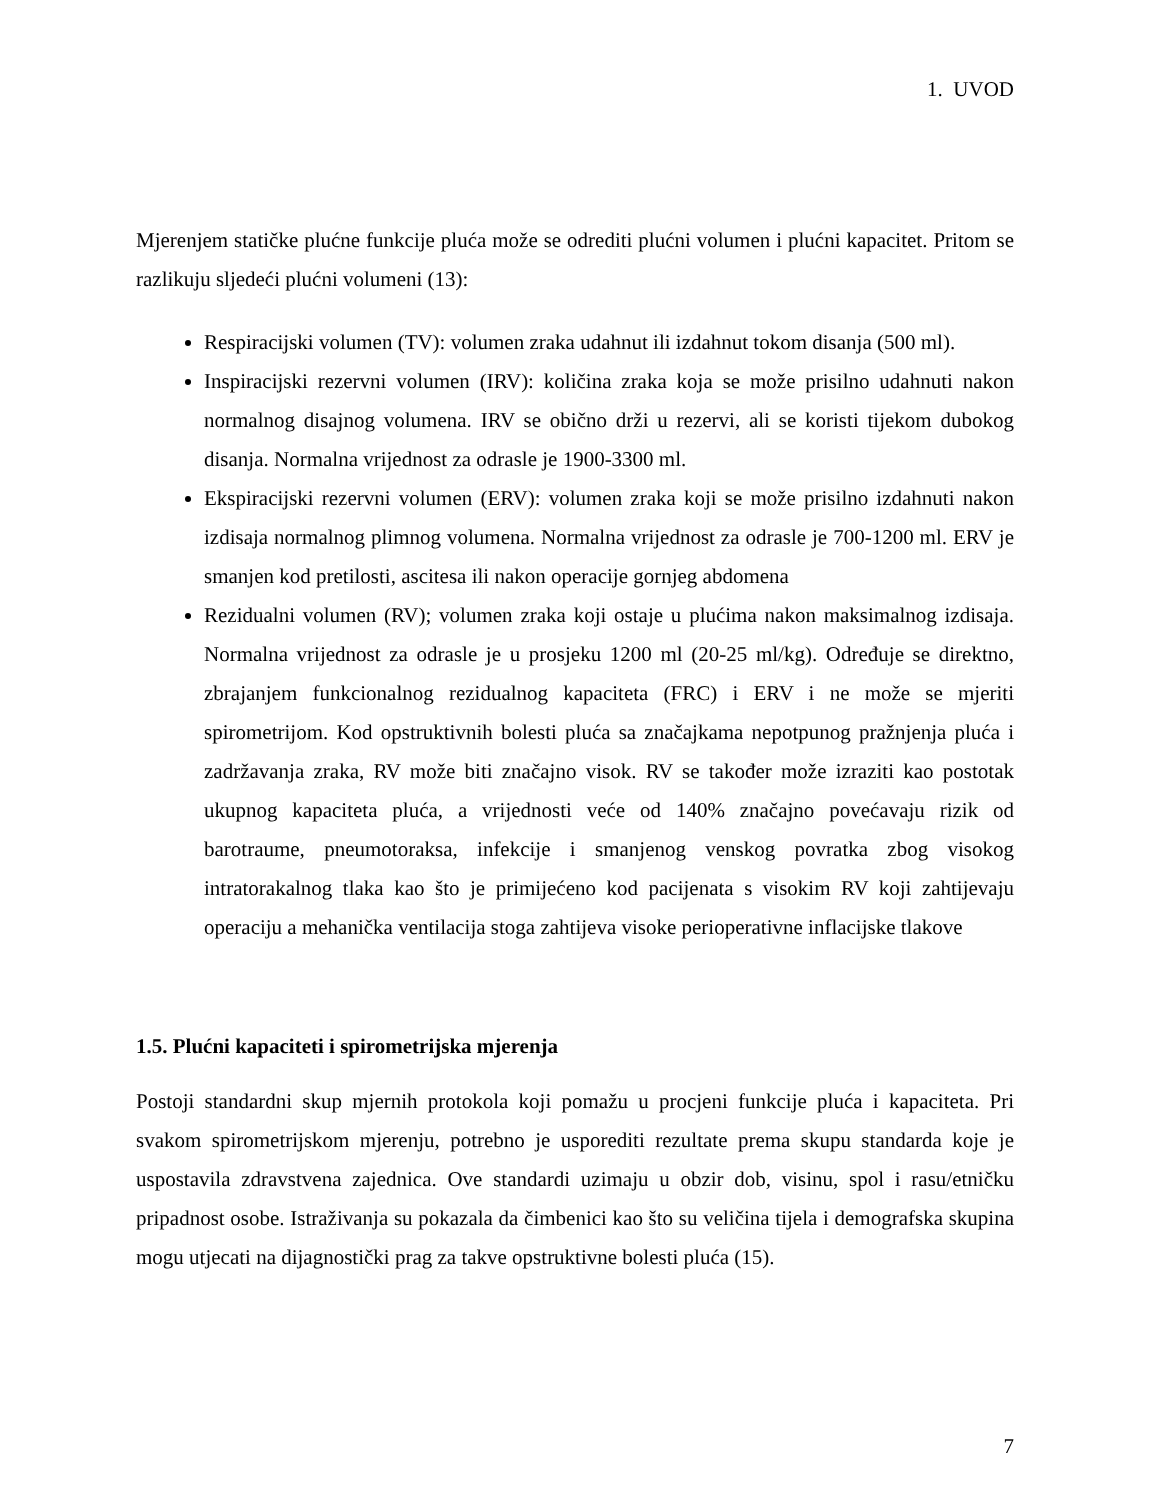1. UVOD
Mjerenjem statičke plućne funkcije pluća može se odrediti plućni volumen i plućni kapacitet. Pritom se razlikuju sljedeći plućni volumeni (13):
Respiracijski volumen (TV): volumen zraka udahnut ili izdahnut tokom disanja (500 ml).
Inspiracijski rezervni volumen (IRV): količina zraka koja se može prisilno udahnuti nakon normalnog disajnog volumena. IRV se obično drži u rezervi, ali se koristi tijekom dubokog disanja. Normalna vrijednost za odrasle je 1900-3300 ml.
Ekspiracijski rezervni volumen (ERV): volumen zraka koji se može prisilno izdahnuti nakon izdisaja normalnog plimnog volumena. Normalna vrijednost za odrasle je 700-1200 ml. ERV je smanjen kod pretilosti, ascitesa ili nakon operacije gornjeg abdomena
Rezidualni volumen (RV); volumen zraka koji ostaje u plućima nakon maksimalnog izdisaja. Normalna vrijednost za odrasle je u prosjeku 1200 ml (20-25 ml/kg). Određuje se direktno, zbrajanjem funkcionalnog rezidualnog kapaciteta (FRC) i ERV i ne može se mjeriti spirometrijom. Kod opstruktivnih bolesti pluća sa značajkama nepotpunog pražnjenja pluća i zadržavanja zraka, RV može biti značajno visok. RV se također može izraziti kao postotak ukupnog kapaciteta pluća, a vrijednosti veće od 140% značajno povećavaju rizik od barotraume, pneumotoraksa, infekcije i smanjenog venskog povratka zbog visokog intratorakalnog tlaka kao što je primijećeno kod pacijenata s visokim RV koji zahtijevaju operaciju a mehanička ventilacija stoga zahtijeva visoke perioperativne inflacijske tlakove
1.5. Plućni kapaciteti i spirometrijska mjerenja
Postoji standardni skup mjernih protokola koji pomažu u procjeni funkcije pluća i kapaciteta. Pri svakom spirometrijskom mjerenju, potrebno je usporediti rezultate prema skupu standarda koje je uspostavila zdravstvena zajednica. Ove standardi uzimaju u obzir dob, visinu, spol i rasu/etničku pripadnost osobe. Istraživanja su pokazala da čimbenici kao što su veličina tijela i demografska skupina mogu utjecati na dijagnostički prag za takve opstruktivne bolesti pluća (15).
7